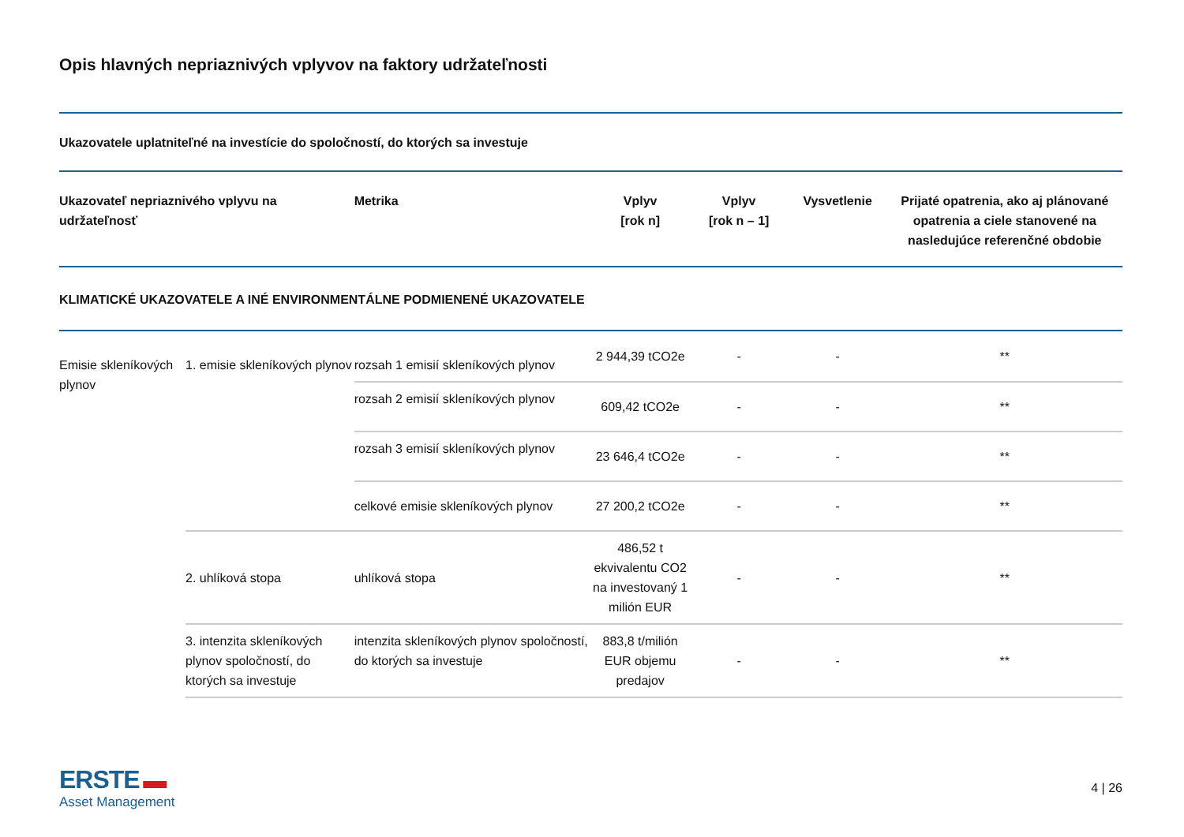Opis hlavných nepriaznivých vplyvov na faktory udržateľnosti
Ukazovatele uplatniteľné na investície do spoločností, do ktorých sa investuje
| Ukazovateľ nepriaznivého vplyvu na udržateľnosť | | Metrika | Vplyv [rok n] | Vplyv [rok n – 1] | Vysvetlenie | Prijaté opatrenia, ako aj plánované opatrenia a ciele stanovené na nasledujúce referenčné obdobie |
| --- | --- | --- | --- | --- | --- | --- |
| KLIMATICKÉ UKAZOVATELE A INÉ ENVIRONMENTÁLNE PODMIENENÉ UKAZOVATELE | | | | | | |
| Emisie skleníkových plynov | 1. emisie skleníkových plynov | rozsah 1 emisií skleníkových plynov | 2 944,39 tCO2e | - | - | ** |
| | | rozsah 2 emisií skleníkových plynov | 609,42 tCO2e | - | - | ** |
| | | rozsah 3 emisií skleníkových plynov | 23 646,4 tCO2e | - | - | ** |
| | | celkové emisie skleníkových plynov | 27 200,2 tCO2e | - | - | ** |
| | 2. uhlíková stopa | uhlíková stopa | 486,52 t ekvivalentu CO2 na investovaný 1 milión EUR | - | - | ** |
| | 3. intenzita skleníkových plynov spoločností, do ktorých sa investuje | intenzita skleníkových plynov spoločností, do ktorých sa investuje | 883,8 t/milión EUR objemu predajov | - | - | ** |
ERSTE ▬
Asset Management
4 | 26